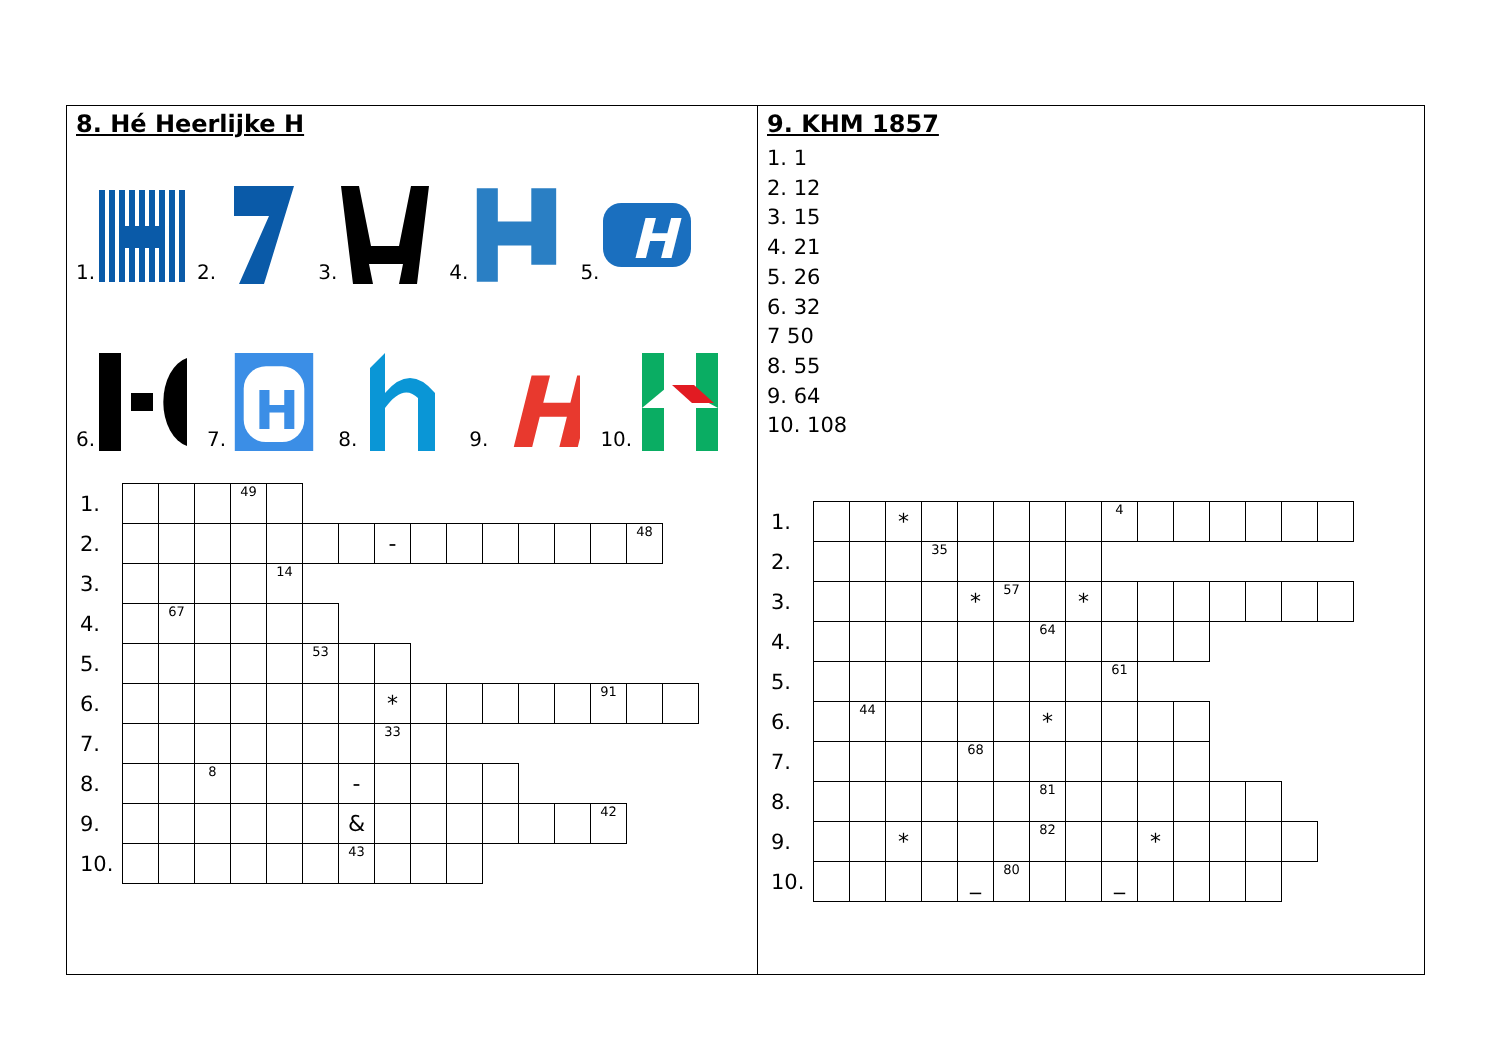8. Hé Heerlijke H
1.
2.
3.
4.
5.
H
6.
7.
H
8.
9.
H
10.
| 1. | | | | 49 | | | | | | | | | | | | |
| 2. | | | | | | | | - | | | | | | | 48 | |
| 3. | | | | | 14 | | | | | | | | | | | |
| 4. | | 67 | | | | | | | | | | | | | | |
| 5. | | | | | | 53 | | | | | | | | | | |
| 6. | | | | | | | | * | | | | | | 91 | | |
| 7. | | | | | | | | 33 | | | | | | | | |
| 8. | | | 8 | | | | - | | | | | | | | | |
| 9. | | | | | | | & | | | | | | | 42 | | |
| 10. | | | | | | | 43 | | | | | | | | | |
9. KHM 1857
1. 1
2. 12
3. 15
4. 21
5. 26
6. 32
7 50
8. 55
9. 64
10. 108
| 1. | | | * | | | | | | 4 | | | | | | |
| 2. | | | | 35 | | | | | | | | | | | |
| 3. | | | | | * | 57 | | * | | | | | | | |
| 4. | | | | | | | 64 | | | | | | | | |
| 5. | | | | | | | | | 61 | | | | | | |
| 6. | | 44 | | | | | * | | | | | | | | |
| 7. | | | | | 68 | | | | | | | | | | |
| 8. | | | | | | | 81 | | | | | | | | |
| 9. | | | * | | | | 82 | | | * | | | | | |
| 10. | | | | | _ | 80 | | | _ | | | | | | |